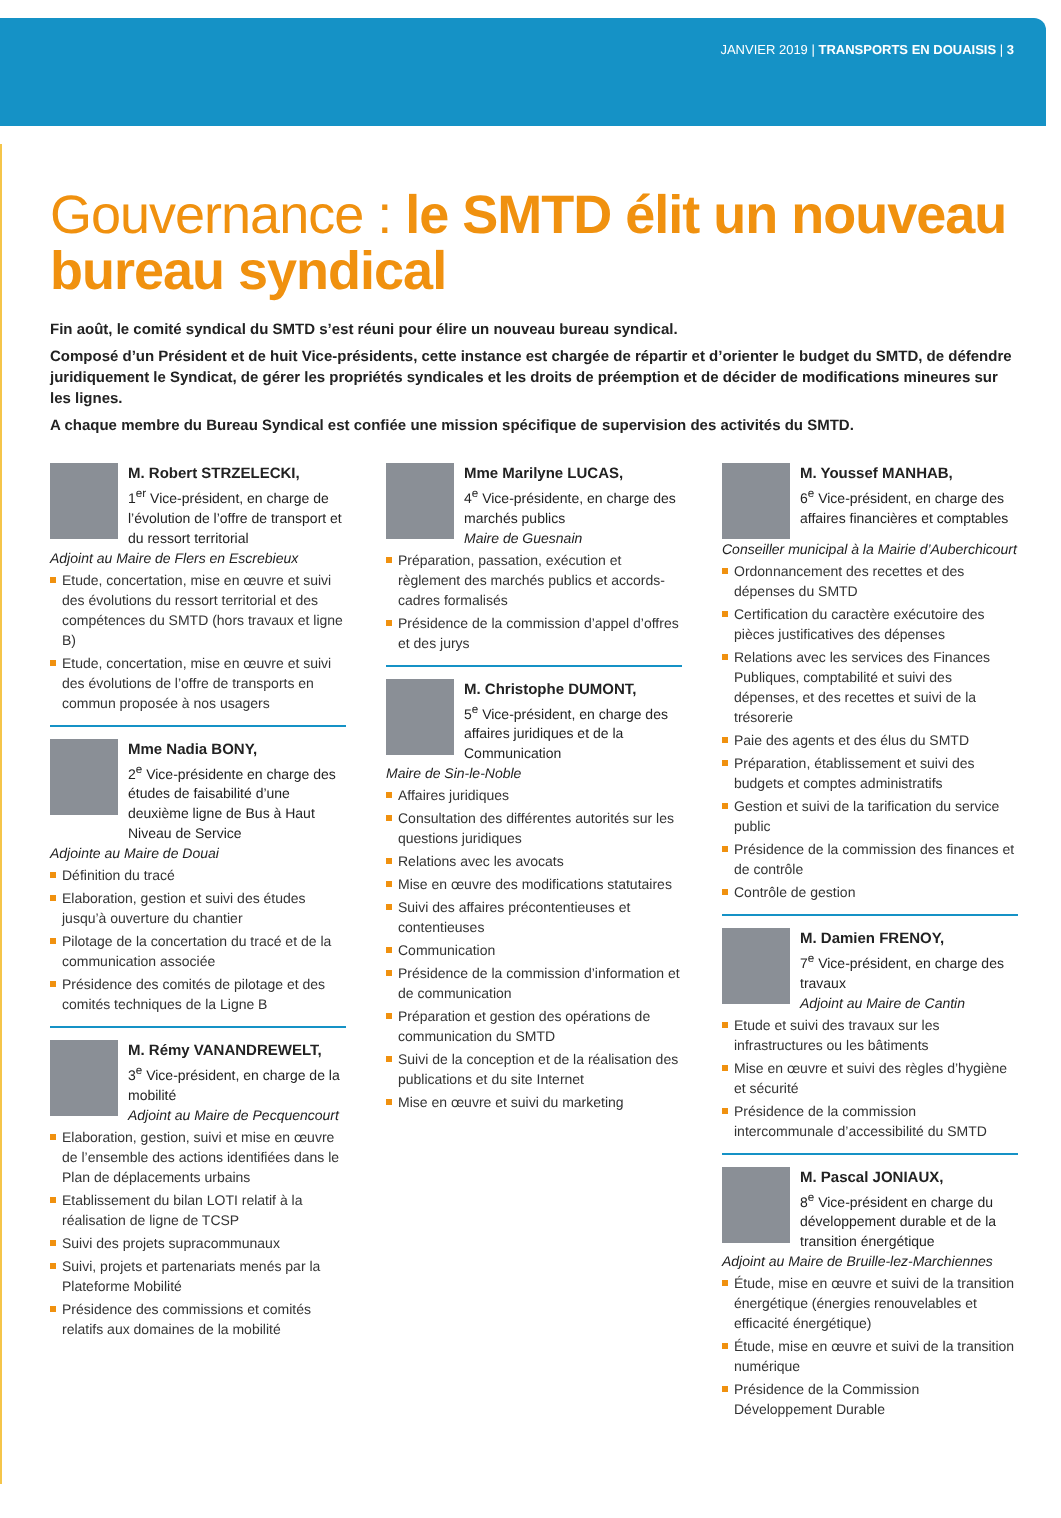JANVIER 2019 | TRANSPORTS EN DOUAISIS | 3
Gouvernance : le SMTD élit un nouveau bureau syndical
Fin août, le comité syndical du SMTD s’est réuni pour élire un nouveau bureau syndical.
Composé d’un Président et de huit Vice-présidents, cette instance est chargée de répartir et d’orienter le budget du SMTD, de défendre juridiquement le Syndicat, de gérer les propriétés syndicales et les droits de préemption et de décider de modifications mineures sur les lignes.
A chaque membre du Bureau Syndical est confiée une mission spécifique de supervision des activités du SMTD.
M. Robert STRZELECKI,
1<sup>er</sup> Vice-président, en charge de l’évolution de l’offre de transport et du ressort territorial
Adjoint au Maire de Flers en Escrebieux
Etude, concertation, mise en œuvre et suivi des évolutions du ressort territorial et des compétences du SMTD (hors travaux et ligne B)
Etude, concertation, mise en œuvre et suivi des évolutions de l’offre de transports en commun proposée à nos usagers
Mme Nadia BONY,
2<sup>e</sup> Vice-présidente en charge des études de faisabilité d’une deuxième ligne de Bus à Haut Niveau de Service
Adjointe au Maire de Douai
Définition du tracé
Elaboration, gestion et suivi des études jusqu’à ouverture du chantier
Pilotage de la concertation du tracé et de la communication associée
Présidence des comités de pilotage et des comités techniques de la Ligne B
M. Rémy VANANDREWELT,
3<sup>e</sup> Vice-président, en charge de la mobilité
Adjoint au Maire de Pecquencourt
Elaboration, gestion, suivi et mise en œuvre de l’ensemble des actions identifiées dans le Plan de déplacements urbains
Etablissement du bilan LOTI relatif à la réalisation de ligne de TCSP
Suivi des projets supracommunaux
Suivi, projets et partenariats menés par la Plateforme Mobilité
Présidence des commissions et comités relatifs aux domaines de la mobilité
Mme Marilyne LUCAS,
4<sup>e</sup> Vice-présidente, en charge des marchés publics
Maire de Guesnain
Préparation, passation, exécution et règlement des marchés publics et accords-cadres formalisés
Présidence de la commission d’appel d’offres et des jurys
M. Christophe DUMONT,
5<sup>e</sup> Vice-président, en charge des affaires juridiques et de la Communication
Maire de Sin-le-Noble
Affaires juridiques
Consultation des différentes autorités sur les questions juridiques
Relations avec les avocats
Mise en œuvre des modifications statutaires
Suivi des affaires précontentieuses et contentieuses
Communication
Présidence de la commission d’information et de communication
Préparation et gestion des opérations de communication du SMTD
Suivi de la conception et de la réalisation des publications et du site Internet
Mise en œuvre et suivi du marketing
M. Youssef MANHAB,
6<sup>e</sup> Vice-président, en charge des affaires financières et comptables
Conseiller municipal à la Mairie d’Auberchicourt
Ordonnancement des recettes et des dépenses du SMTD
Certification du caractère exécutoire des pièces justificatives des dépenses
Relations avec les services des Finances Publiques, comptabilité et suivi des dépenses, et des recettes et suivi de la trésorerie
Paie des agents et des élus du SMTD
Préparation, établissement et suivi des budgets et comptes administratifs
Gestion et suivi de la tarification du service public
Présidence de la commission des finances et de contrôle
Contrôle de gestion
M. Damien FRENOY,
7<sup>e</sup> Vice-président, en charge des travaux
Adjoint au Maire de Cantin
Etude et suivi des travaux sur les infrastructures ou les bâtiments
Mise en œuvre et suivi des règles d’hygiène et sécurité
Présidence de la commission intercommunale d’accessibilité du SMTD
M. Pascal JONIAUX,
8<sup>e</sup> Vice-président en charge du développement durable et de la transition énergétique
Adjoint au Maire de Bruille-lez-Marchiennes
Étude, mise en œuvre et suivi de la transition énergétique (énergies renouvelables et efficacité énergétique)
Étude, mise en œuvre et suivi de la transition numérique
Présidence de la Commission Développement Durable